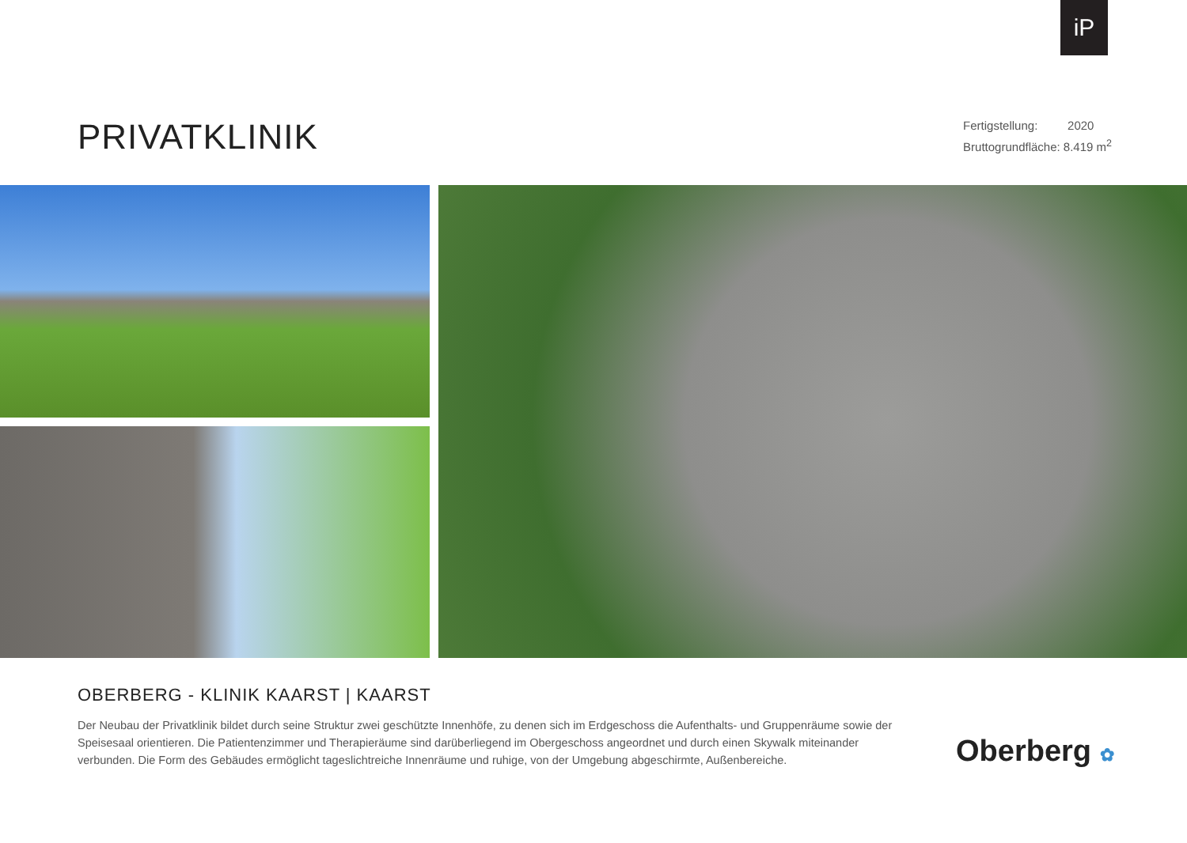iP
PRIVATKLINIK
Fertigstellung: 2020
Bruttogrundfläche: 8.419 m<sup>2</sup>
OBERBERG - KLINIK KAARST | KAARST
Der Neubau der Privatklinik bildet durch seine Struktur zwei geschützte Innenhöfe, zu denen sich im Erdgeschoss die Aufenthalts- und Gruppenräume sowie der Speisesaal orientieren. Die Patientenzimmer und Therapieräume sind darüberliegend im Obergeschoss angeordnet und durch einen Skywalk miteinander verbunden. Die Form des Gebäudes ermöglicht tageslichtreiche Innenräume und ruhige, von der Umgebung abgeschirmte, Außenbereiche.
Oberberg ✿